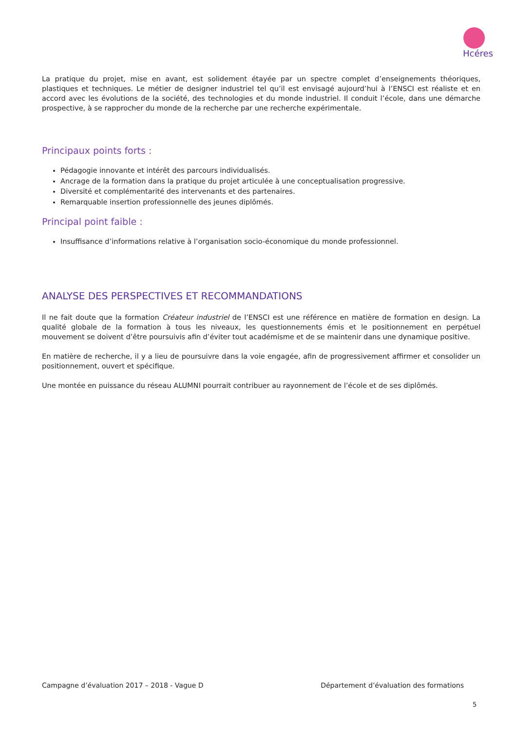Hcéres
La pratique du projet, mise en avant, est solidement étayée par un spectre complet d’enseignements théoriques, plastiques et techniques. Le métier de designer industriel tel qu’il est envisagé aujourd’hui à l’ENSCI est réaliste et en accord avec les évolutions de la société, des technologies et du monde industriel. Il conduit l’école, dans une démarche prospective, à se rapprocher du monde de la recherche par une recherche expérimentale.
Principaux points forts :
Pédagogie innovante et intérêt des parcours individualisés.
Ancrage de la formation dans la pratique du projet articulée à une conceptualisation progressive.
Diversité et complémentarité des intervenants et des partenaires.
Remarquable insertion professionnelle des jeunes diplômés.
Principal point faible :
Insuffisance d’informations relative à l’organisation socio-économique du monde professionnel.
ANALYSE DES PERSPECTIVES ET RECOMMANDATIONS
Il ne fait doute que la formation Créateur industriel de l’ENSCI est une référence en matière de formation en design. La qualité globale de la formation à tous les niveaux, les questionnements émis et le positionnement en perpétuel mouvement se doivent d’être poursuivis afin d’éviter tout académisme et de se maintenir dans une dynamique positive.
En matière de recherche, il y a lieu de poursuivre dans la voie engagée, afin de progressivement affirmer et consolider un positionnement, ouvert et spécifique.
Une montée en puissance du réseau ALUMNI pourrait contribuer au rayonnement de l’école et de ses diplômés.
Campagne d’évaluation 2017 – 2018 - Vague D Département d’évaluation des formations
5